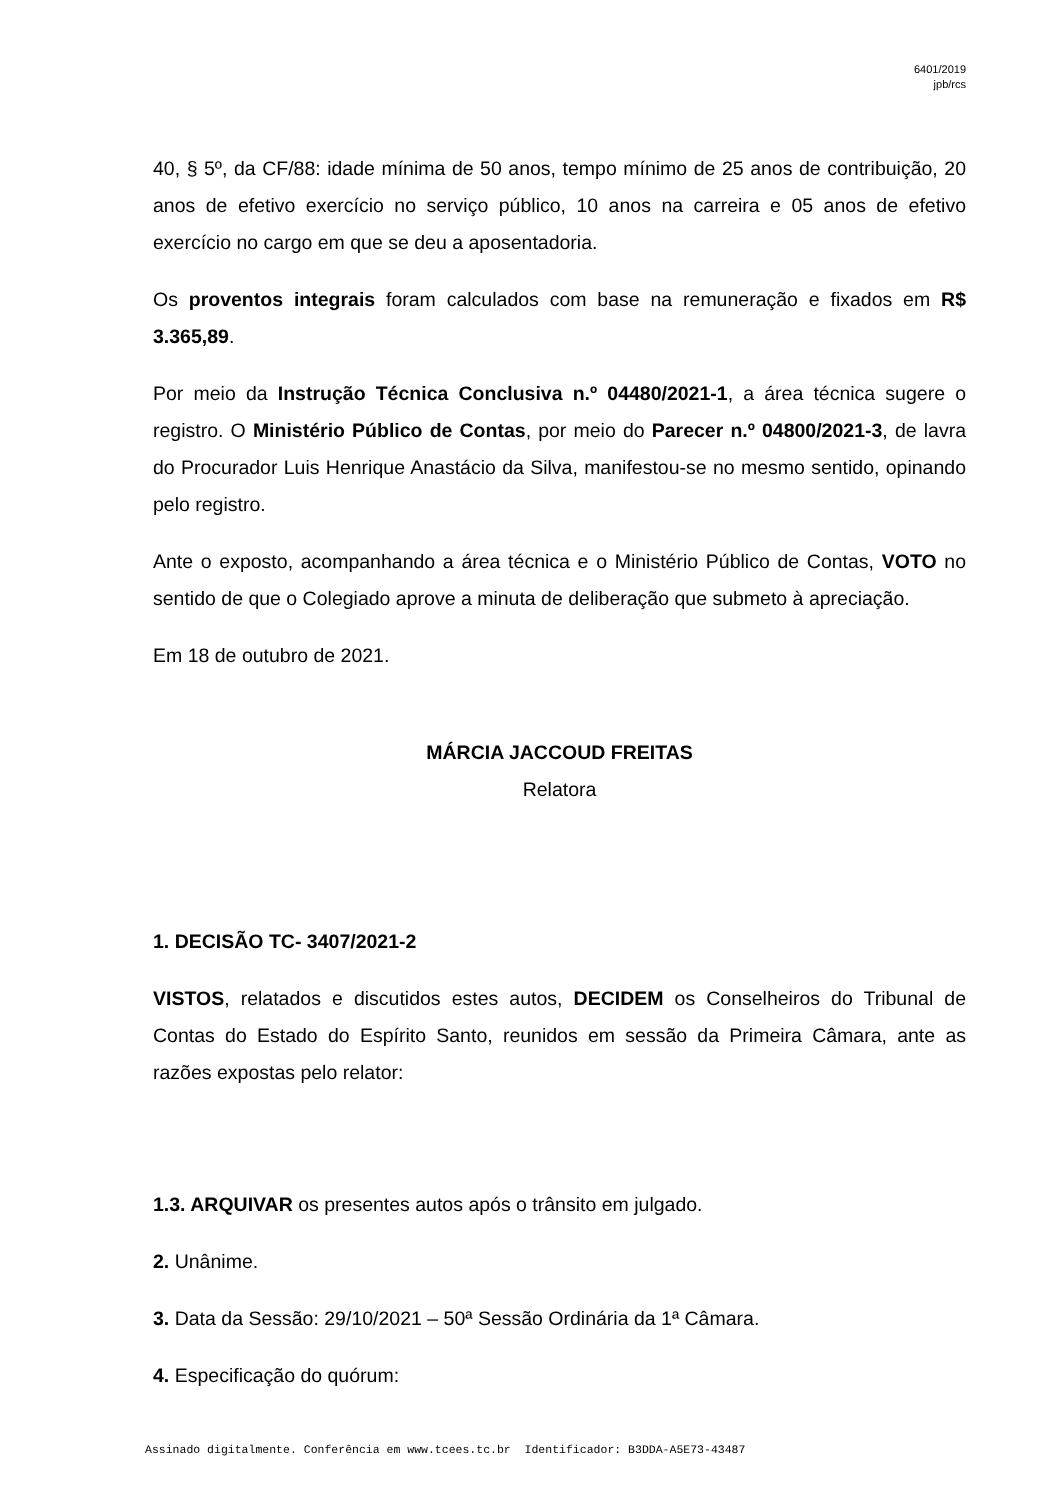6401/2019
jpb/rcs
40, § 5º, da CF/88: idade mínima de 50 anos, tempo mínimo de 25 anos de contribuição, 20 anos de efetivo exercício no serviço público, 10 anos na carreira e 05 anos de efetivo exercício no cargo em que se deu a aposentadoria.
Os proventos integrais foram calculados com base na remuneração e fixados em R$ 3.365,89.
Por meio da Instrução Técnica Conclusiva n.º 04480/2021-1, a área técnica sugere o registro. O Ministério Público de Contas, por meio do Parecer n.º 04800/2021-3, de lavra do Procurador Luis Henrique Anastácio da Silva, manifestou-se no mesmo sentido, opinando pelo registro.
Ante o exposto, acompanhando a área técnica e o Ministério Público de Contas, VOTO no sentido de que o Colegiado aprove a minuta de deliberação que submeto à apreciação.
Em 18 de outubro de 2021.
MÁRCIA JACCOUD FREITAS
Relatora
1. DECISÃO TC- 3407/2021-2
VISTOS, relatados e discutidos estes autos, DECIDEM os Conselheiros do Tribunal de Contas do Estado do Espírito Santo, reunidos em sessão da Primeira Câmara, ante as razões expostas pelo relator:
1.3. ARQUIVAR os presentes autos após o trânsito em julgado.
2. Unânime.
3. Data da Sessão: 29/10/2021 – 50ª Sessão Ordinária da 1ª Câmara.
4. Especificação do quórum:
Assinado digitalmente. Conferência em www.tcees.tc.br Identificador: B3DDA-A5E73-43487